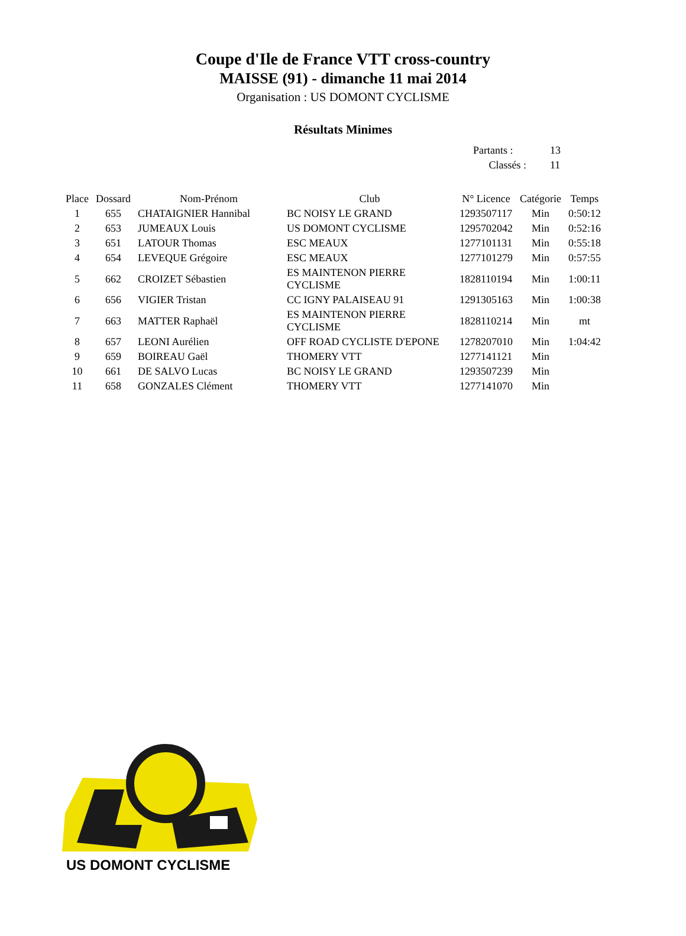Coupe d'Ile de France VTT cross-country
MAISSE (91) - dimanche 11 mai 2014
Organisation : US DOMONT CYCLISME
Résultats Minimes
| Partants : | 13 |
| Classés : | 11 |
| Place | Dossard | Nom-Prénom | Club | N° Licence | Catégorie | Temps |
| --- | --- | --- | --- | --- | --- | --- |
| 1 | 655 | CHATAIGNIER Hannibal | BC NOISY LE GRAND | 1293507117 | Min | 0:50:12 |
| 2 | 653 | JUMEAUX Louis | US DOMONT CYCLISME | 1295702042 | Min | 0:52:16 |
| 3 | 651 | LATOUR Thomas | ESC MEAUX | 1277101131 | Min | 0:55:18 |
| 4 | 654 | LEVEQUE Grégoire | ESC MEAUX | 1277101279 | Min | 0:57:55 |
| 5 | 662 | CROIZET Sébastien | ES MAINTENON PIERRE CYCLISME | 1828110194 | Min | 1:00:11 |
| 6 | 656 | VIGIER Tristan | CC IGNY PALAISEAU 91 | 1291305163 | Min | 1:00:38 |
| 7 | 663 | MATTER Raphaël | ES MAINTENON PIERRE CYCLISME | 1828110214 | Min | mt |
| 8 | 657 | LEONI Aurélien | OFF ROAD CYCLISTE D'EPONE | 1278207010 | Min | 1:04:42 |
| 9 | 659 | BOIREAU Gaël | THOMERY VTT | 1277141121 | Min | |
| 10 | 661 | DE SALVO Lucas | BC NOISY LE GRAND | 1293507239 | Min | |
| 11 | 658 | GONZALES Clément | THOMERY VTT | 1277141070 | Min | |
US DOMONT CYCLISME